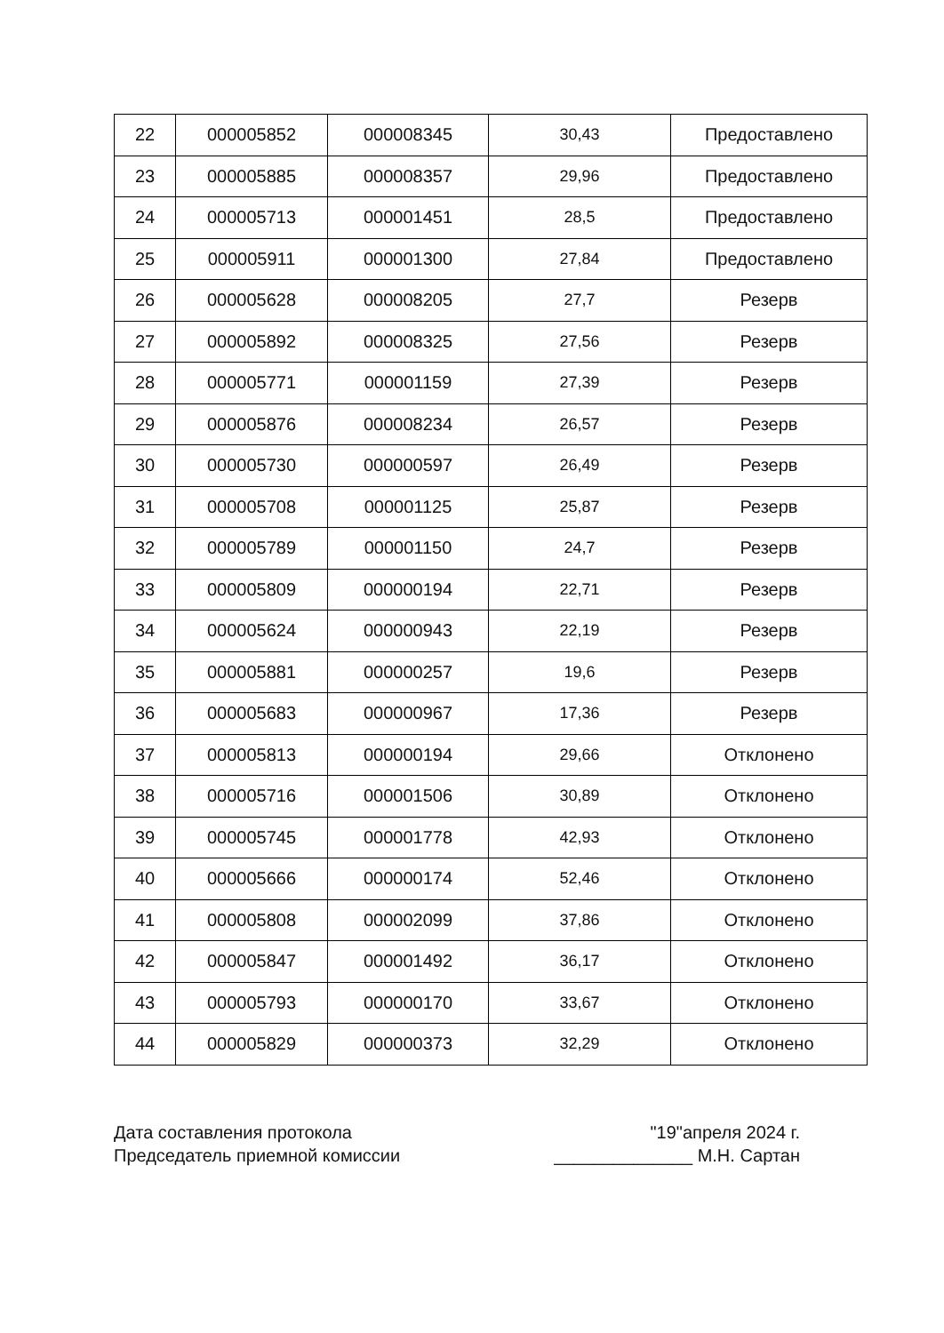| 22 | 000005852 | 000008345 | 30,43 | Предоставлено |
| 23 | 000005885 | 000008357 | 29,96 | Предоставлено |
| 24 | 000005713 | 000001451 | 28,5 | Предоставлено |
| 25 | 000005911 | 000001300 | 27,84 | Предоставлено |
| 26 | 000005628 | 000008205 | 27,7 | Резерв |
| 27 | 000005892 | 000008325 | 27,56 | Резерв |
| 28 | 000005771 | 000001159 | 27,39 | Резерв |
| 29 | 000005876 | 000008234 | 26,57 | Резерв |
| 30 | 000005730 | 000000597 | 26,49 | Резерв |
| 31 | 000005708 | 000001125 | 25,87 | Резерв |
| 32 | 000005789 | 000001150 | 24,7 | Резерв |
| 33 | 000005809 | 000000194 | 22,71 | Резерв |
| 34 | 000005624 | 000000943 | 22,19 | Резерв |
| 35 | 000005881 | 000000257 | 19,6 | Резерв |
| 36 | 000005683 | 000000967 | 17,36 | Резерв |
| 37 | 000005813 | 000000194 | 29,66 | Отклонено |
| 38 | 000005716 | 000001506 | 30,89 | Отклонено |
| 39 | 000005745 | 000001778 | 42,93 | Отклонено |
| 40 | 000005666 | 000000174 | 52,46 | Отклонено |
| 41 | 000005808 | 000002099 | 37,86 | Отклонено |
| 42 | 000005847 | 000001492 | 36,17 | Отклонено |
| 43 | 000005793 | 000000170 | 33,67 | Отклонено |
| 44 | 000005829 | 000000373 | 32,29 | Отклонено |
Дата составления протокола
Председатель приемной комиссии
"19"апреля 2024 г.
______________ М.Н. Сартан